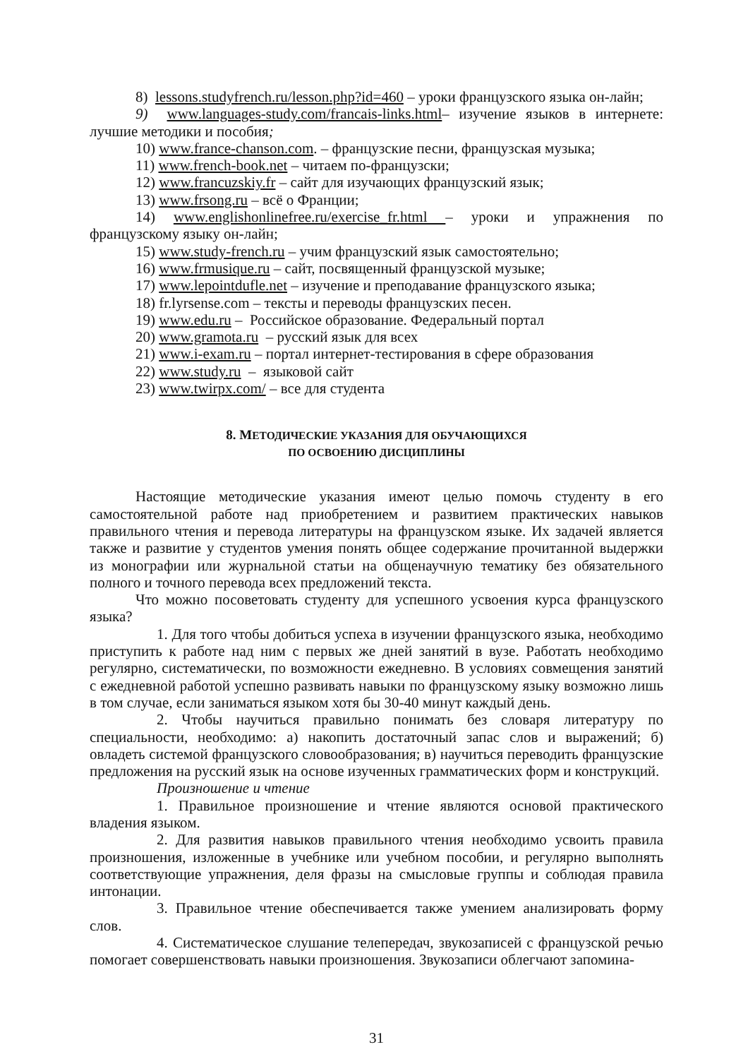8) lessons.studyfrench.ru/lesson.php?id=460 – уроки французского языка он-лайн;
9) www.languages-study.com/francais-links.html– изучение языков в интернете: лучшие методики и пособия;
10) www.france-chanson.com. – французские песни, французская музыка;
11) www.french-book.net – читаем по-французски;
12) www.francuzskiy.fr – сайт для изучающих французский язык;
13) www.frsong.ru – всё о Франции;
14) www.englishonlinefree.ru/exercise_fr.html – уроки и упражнения по французскому языку он-лайн;
15) www.study-french.ru – учим французский язык самостоятельно;
16) www.frmusique.ru – сайт, посвященный французской музыке;
17) www.lepointdufle.net – изучение и преподавание французского языка;
18) fr.lyrsense.com – тексты и переводы французских песен.
19) www.edu.ru – Российское образование. Федеральный портал
20) www.gramota.ru – русский язык для всех
21) www.i-exam.ru – портал интернет-тестирования в сфере образования
22) www.study.ru – языковой сайт
23) www.twirpx.com/ – все для студента
8. МЕТОДИЧЕСКИЕ УКАЗАНИЯ ДЛЯ ОБУЧАЮЩИХСЯ
ПО ОСВОЕНИЮ ДИСЦИПЛИНЫ
Настоящие методические указания имеют целью помочь студенту в его самостоятельной работе над приобретением и развитием практических навыков правильного чтения и перевода литературы на французском языке. Их задачей является также и развитие у студентов умения понять общее содержание прочитанной выдержки из монографии или журнальной статьи на общенаучную тематику без обязательного полного и точного перевода всех предложений текста.
Что можно посоветовать студенту для успешного усвоения курса французского языка?
1. Для того чтобы добиться успеха в изучении французского языка, необходимо приступить к работе над ним с первых же дней занятий в вузе. Работать необходимо регулярно, систематически, по возможности ежедневно. В условиях совмещения занятий с ежедневной работой успешно развивать навыки по французскому языку возможно лишь в том случае, если заниматься языком хотя бы 30-40 минут каждый день.
2. Чтобы научиться правильно понимать без словаря литературу по специальности, необходимо: а) накопить достаточный запас слов и выражений; б) овладеть системой французского словообразования; в) научиться переводить французские предложения на русский язык на основе изученных грамматических форм и конструкций.
Произношение и чтение
1. Правильное произношение и чтение являются основой практического владения языком.
2. Для развития навыков правильного чтения необходимо усвоить правила произношения, изложенные в учебнике или учебном пособии, и регулярно выполнять соответствующие упражнения, деля фразы на смысловые группы и соблюдая правила интонации.
3. Правильное чтение обеспечивается также умением анализировать форму слов.
4. Систематическое слушание телепередач, звукозаписей с французской речью помогает совершенствовать навыки произношения. Звукозаписи облегчают запомина-
31